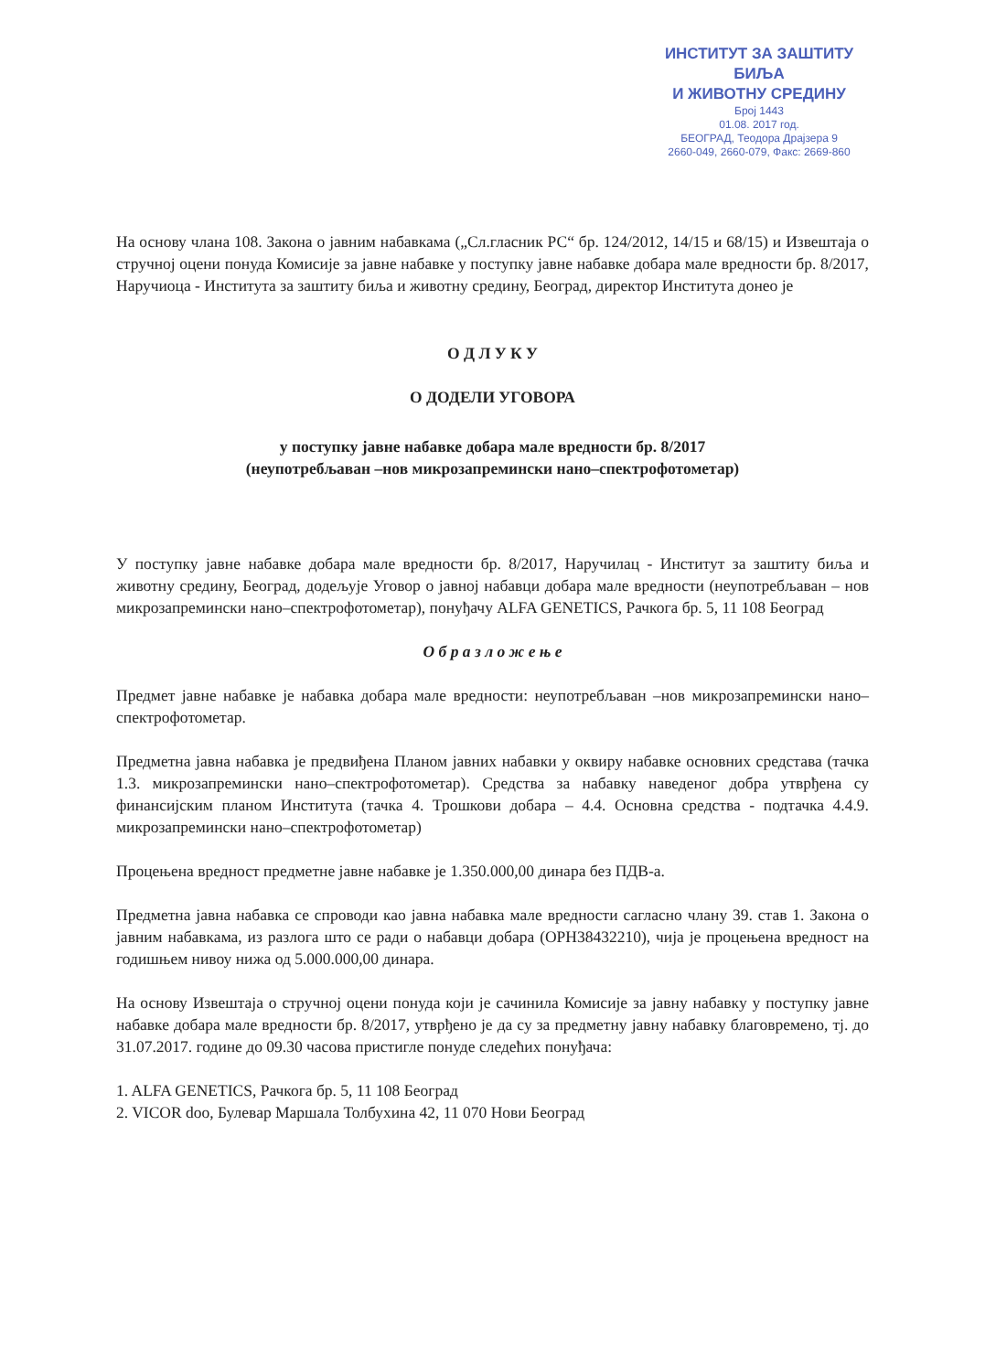ИНСТИТУТ ЗА ЗАШТИТУ БИЉА
И ЖИВОТНУ СРЕДИНУ
Број 1443
01.08. 2017 год.
БЕОГРАД, Теодора Драјзера 9
2660-049, 2660-079, Факс: 2669-860
На основу члана 108. Закона о јавним набавкама („Сл.гласник РС“ бр. 124/2012, 14/15 и 68/15) и Извештаја о стручној оцени понуда Комисије за јавне набавке у поступку јавне набавке добара мале вредности бр. 8/2017, Наручиоца - Института за заштиту биља и животну средину, Београд, директор Института донео је
О Д Л У К У
О ДОДЕЛИ УГОВОРА
у поступку јавне набавке добара мале вредности бр. 8/2017
(неупотребљаван –нов микрозапремински нано–спектрофотометар)
У поступку јавне набавке добара мале вредности бр. 8/2017, Наручилац - Институт за заштиту биља и животну средину, Београд, додељује Уговор о јавној набавци добара мале вредности (неупотребљаван – нов микрозапремински нано–спектрофотометар), понуђачу ALFA GENETICS, Рачкога бр. 5, 11 108 Београд
О б р а з л о ж е њ е
Предмет јавне набавке је набавка добара мале вредности: неупотребљаван –нов микрозапремински нано–спектрофотометар.
Предметна јавна набавка је предвиђена Планом јавних набавки у оквиру набавке основних средстава (тачка 1.3. микрозапремински нано–спектрофотометар). Средства за набавку наведеног добра утврђена су финансијским планом Института (тачка 4. Трошкови добара – 4.4. Основна средства - подтачка 4.4.9. микрозапремински нано–спектрофотометар)
Процењена вредност предметне јавне набавке је 1.350.000,00 динара без ПДВ-а.
Предметна јавна набавка се спроводи као јавна набавка мале вредности сагласно члану 39. став 1. Закона о јавним набавкама, из разлога што се ради о набавци добара (ОРН38432210), чија је процењена вредност на годишњем нивоу нижа од 5.000.000,00 динара.
На основу Извештаја о стручној оцени понуда који је сачинила Комисије за јавну набавку у поступку јавне набавке добара мале вредности бр. 8/2017, утврђено је да су за предметну јавну набавку благовремено, тј. до 31.07.2017. године до 09.30 часова пристигле понуде следећих понуђача:
1. ALFA GENETICS, Рачкога бр. 5, 11 108 Београд
2. VICOR doo, Булевар Маршала Толбухина 42, 11 070 Нови Београд